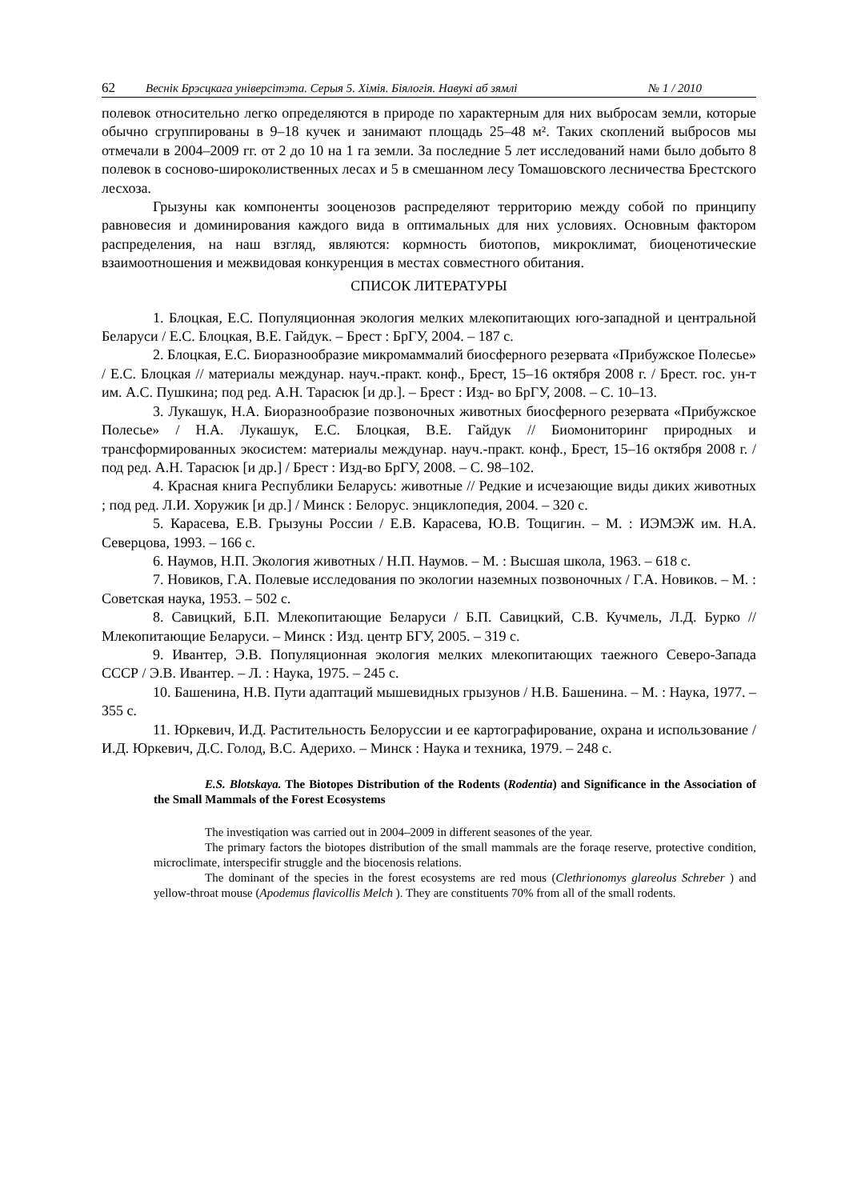62 Веснік Брэсцкага універсітэта. Серыя 5. Хімія. Біялогія. Навукі аб зямлі № 1 / 2010
полевок относительно легко определяются в природе по характерным для них выбросам земли, которые обычно сгруппированы в 9–18 кучек и занимают площадь 25–48 м². Таких скоплений выбросов мы отмечали в 2004–2009 гг. от 2 до 10 на 1 га земли. За последние 5 лет исследований нами было добыто 8 полевок в сосново-широколиственных лесах и 5 в смешанном лесу Томашовского лесничества Брестского лесхоза.
Грызуны как компоненты зооценозов распределяют территорию между собой по принципу равновесия и доминирования каждого вида в оптимальных для них условиях. Основным фактором распределения, на наш взгляд, являются: кормность биотопов, микроклимат, биоценотические взаимоотношения и межвидовая конкуренция в местах совместного обитания.
СПИСОК ЛИТЕРАТУРЫ
1. Блоцкая, Е.С. Популяционная экология мелких млекопитающих юго-западной и центральной Беларуси / Е.С. Блоцкая, В.Е. Гайдук. – Брест : БрГУ, 2004. – 187 с.
2. Блоцкая, Е.С. Биоразнообразие микромаммалий биосферного резервата «Прибужское Полесье» / Е.С. Блоцкая // материалы междунар. науч.-практ. конф., Брест, 15–16 октября 2008 г. / Брест. гос. ун-т им. А.С. Пушкина; под ред. А.Н. Тарасюк [и др.]. – Брест : Изд- во БрГУ, 2008. – С. 10–13.
3. Лукашук, Н.А. Биоразнообразие позвоночных животных биосферного резервата «Прибужское Полесье» / Н.А. Лукашук, Е.С. Блоцкая, В.Е. Гайдук // Биомониторинг природных и трансформированных экосистем: материалы междунар. науч.-практ. конф., Брест, 15–16 октября 2008 г. / под ред. А.Н. Тарасюк [и др.] / Брест : Изд-во БрГУ, 2008. – С. 98–102.
4. Красная книга Республики Беларусь: животные // Редкие и исчезающие виды диких животных ; под ред. Л.И. Хоружик [и др.] / Минск : Белорус. энциклопедия, 2004. – 320 с.
5. Карасева, Е.В. Грызуны России / Е.В. Карасева, Ю.В. Тощигин. – М. : ИЭМЭЖ им. Н.А. Северцова, 1993. – 166 с.
6. Наумов, Н.П. Экология животных / Н.П. Наумов. – М. : Высшая школа, 1963. – 618 с.
7. Новиков, Г.А. Полевые исследования по экологии наземных позвоночных / Г.А. Новиков. – М. : Советская наука, 1953. – 502 с.
8. Савицкий, Б.П. Млекопитающие Беларуси / Б.П. Савицкий, С.В. Кучмель, Л.Д. Бурко // Млекопитающие Беларуси. – Минск : Изд. центр БГУ, 2005. – 319 с.
9. Ивантер, Э.В. Популяционная экология мелких млекопитающих таежного Северо-Запада СССР / Э.В. Ивантер. – Л. : Наука, 1975. – 245 с.
10. Башенина, Н.В. Пути адаптаций мышевидных грызунов / Н.В. Башенина. – М. : Наука, 1977. – 355 с.
11. Юркевич, И.Д. Растительность Белоруссии и ее картографирование, охрана и использование / И.Д. Юркевич, Д.С. Голод, В.С. Адерихо. – Минск : Наука и техника, 1979. – 248 с.
E.S. Blotskaya. The Biotopes Distribution of the Rodents (Rodentia) and Significance in the Association of the Small Mammals of the Forest Ecosystems
The investiqation was carried out in 2004–2009 in different seasones of the year.
The primary factors the biotopes distribution of the small mammals are the foraqe reserve, protective condition, microclimate, interspecifir struggle and the biocenosis relations.
The dominant of the species in the forest ecosystems are red mous (Clethrionomys glareolus Schreber ) and yellow-throat mouse (Apodemus flavicollis Melch ). They are constituents 70% from all of the small rodents.